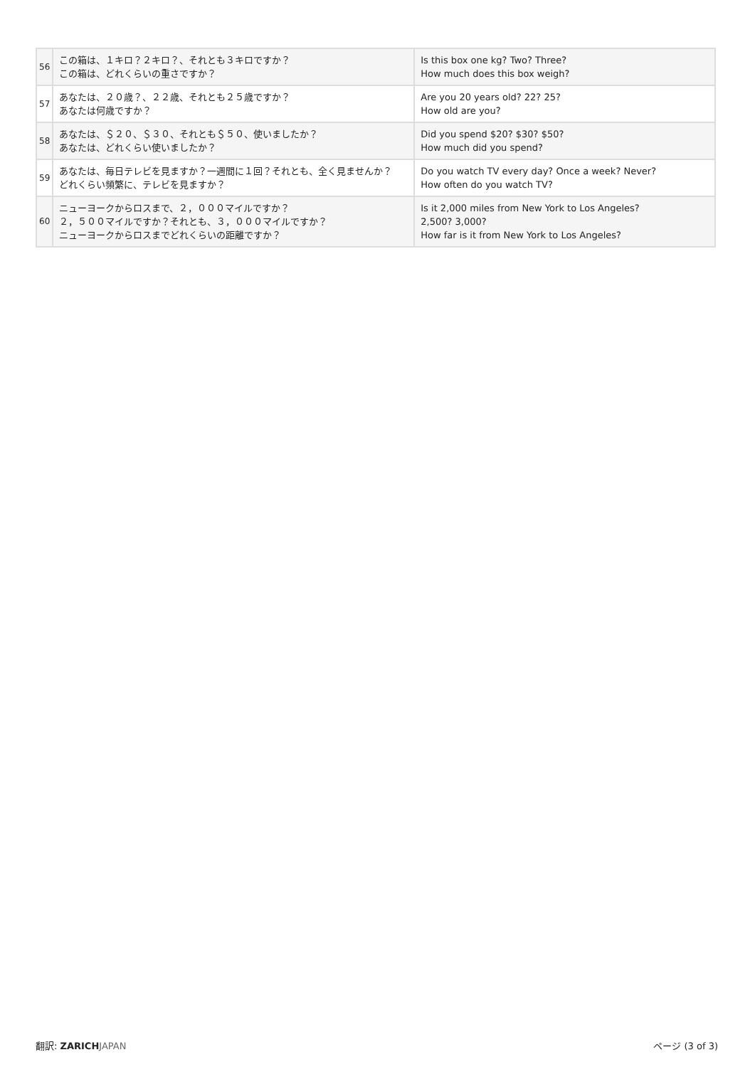| 56 | この箱は、１キロ？２キロ？、それとも３キロですか？ この箱は、どれくらいの重さですか？ | Is this box one kg? Two? Three? How much does this box weigh? |
| 57 | あなたは、２０歳？、２２歳、それとも２５歳ですか？ あなたは何歳ですか？ | Are you 20 years old? 22? 25? How old are you? |
| 58 | あなたは、＄２０、＄３０、それとも＄５０、使いましたか？ あなたは、どれくらい使いましたか？ | Did you spend $20? $30? $50? How much did you spend? |
| 59 | あなたは、毎日テレビを見ますか？一週間に１回？それとも、全く見ませんか？ どれくらい頻繁に、テレビを見ますか？ | Do you watch TV every day? Once a week? Never? How often do you watch TV? |
| 60 | ニューヨークからロスまで、２，０００マイルですか？ ２，５００マイルですか？それとも、３，０００マイルですか？ ニューヨークからロスまでどれくらいの距離ですか？ | Is it 2,000 miles from New York to Los Angeles? 2,500? 3,000? How far is it from New York to Los Angeles? |
翻訳: ZARICH JAPAN ページ (3 of 3)